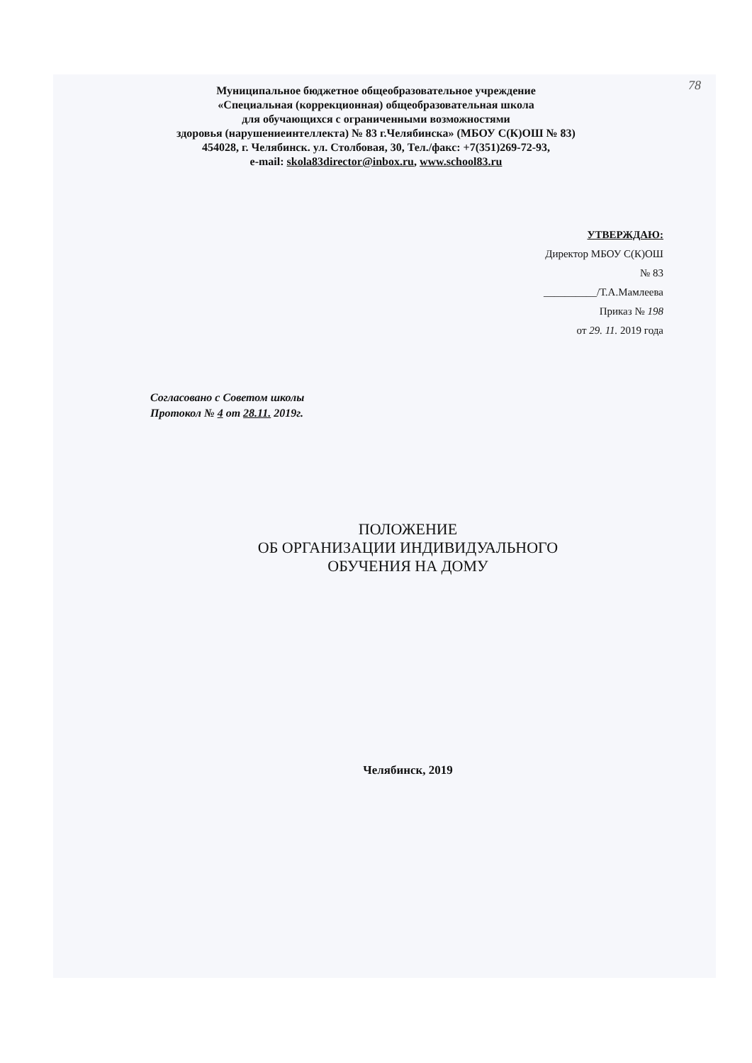78
Муниципальное бюджетное общеобразовательное учреждение
«Специальная (коррекционная) общеобразовательная школа
для обучающихся с ограниченными возможностями
здоровья (нарушениеинтеллекта) № 83 г.Челябинска» (МБОУ С(К)ОШ № 83)
454028, г. Челябинск. ул. Столбовая, 30, Тел./факс: +7(351)269-72-93,
e-mail: skola83director@inbox.ru, www.school83.ru
УТВЕРЖДАЮ:
Директор МБОУ С(К)ОШ
№ 83
__________/Т.А.Мамлеева
Приказ № 198
от 29. 11. 2019 года
Согласовано с Советом школы
Протокол № 4 от 28.11. 2019г.
ПОЛОЖЕНИЕ
ОБ ОРГАНИЗАЦИИ ИНДИВИДУАЛЬНОГО
ОБУЧЕНИЯ НА ДОМУ
Челябинск, 2019